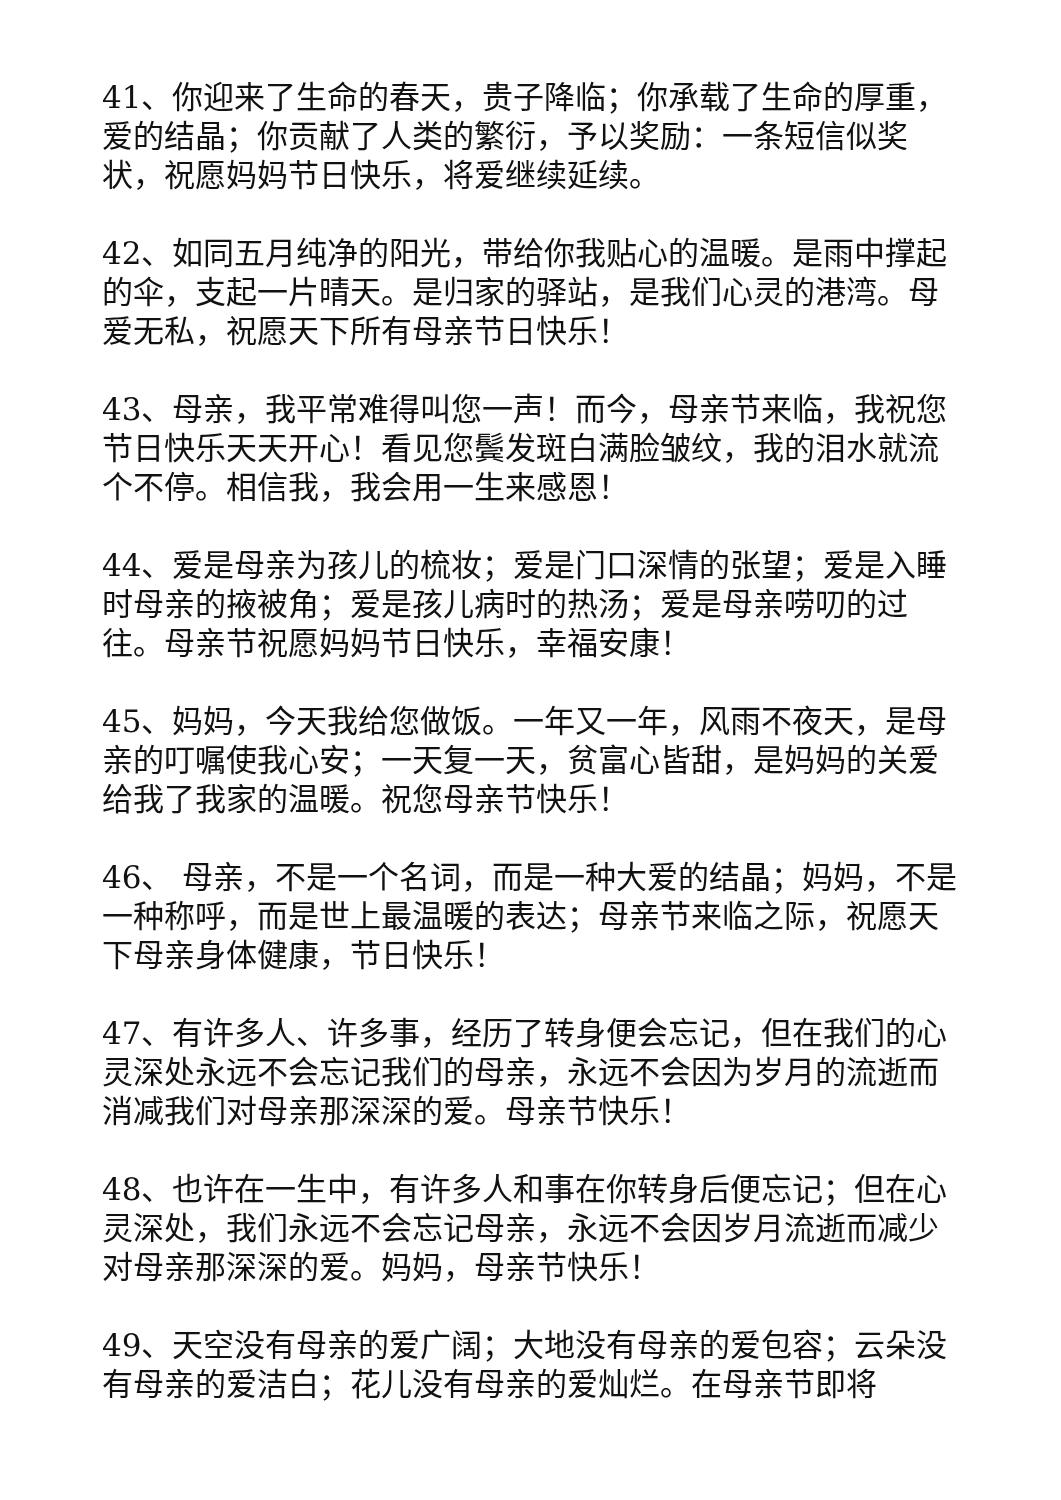41、你迎来了生命的春天，贵子降临；你承载了生命的厚重，爱的结晶；你贡献了人类的繁衍，予以奖励：一条短信似奖状，祝愿妈妈节日快乐，将爱继续延续。
42、如同五月纯净的阳光，带给你我贴心的温暖。是雨中撑起的伞，支起一片晴天。是归家的驿站，是我们心灵的港湾。母爱无私，祝愿天下所有母亲节日快乐！
43、母亲，我平常难得叫您一声！而今，母亲节来临，我祝您节日快乐天天开心！看见您鬓发斑白满脸皱纹，我的泪水就流个不停。相信我，我会用一生来感恩！
44、爱是母亲为孩儿的梳妆；爱是门口深情的张望；爱是入睡时母亲的掖被角；爱是孩儿病时的热汤；爱是母亲唠叨的过往。母亲节祝愿妈妈节日快乐，幸福安康！
45、妈妈，今天我给您做饭。一年又一年，风雨不夜天，是母亲的叮嘱使我心安；一天复一天，贫富心皆甜，是妈妈的关爱给我了我家的温暖。祝您母亲节快乐！
46、 母亲，不是一个名词，而是一种大爱的结晶；妈妈，不是一种称呼，而是世上最温暖的表达；母亲节来临之际，祝愿天下母亲身体健康，节日快乐！
47、有许多人、许多事，经历了转身便会忘记，但在我们的心灵深处永远不会忘记我们的母亲，永远不会因为岁月的流逝而消减我们对母亲那深深的爱。母亲节快乐！
48、也许在一生中，有许多人和事在你转身后便忘记；但在心灵深处，我们永远不会忘记母亲，永远不会因岁月流逝而减少对母亲那深深的爱。妈妈，母亲节快乐！
49、天空没有母亲的爱广阔；大地没有母亲的爱包容；云朵没有母亲的爱洁白；花儿没有母亲的爱灿烂。在母亲节即将